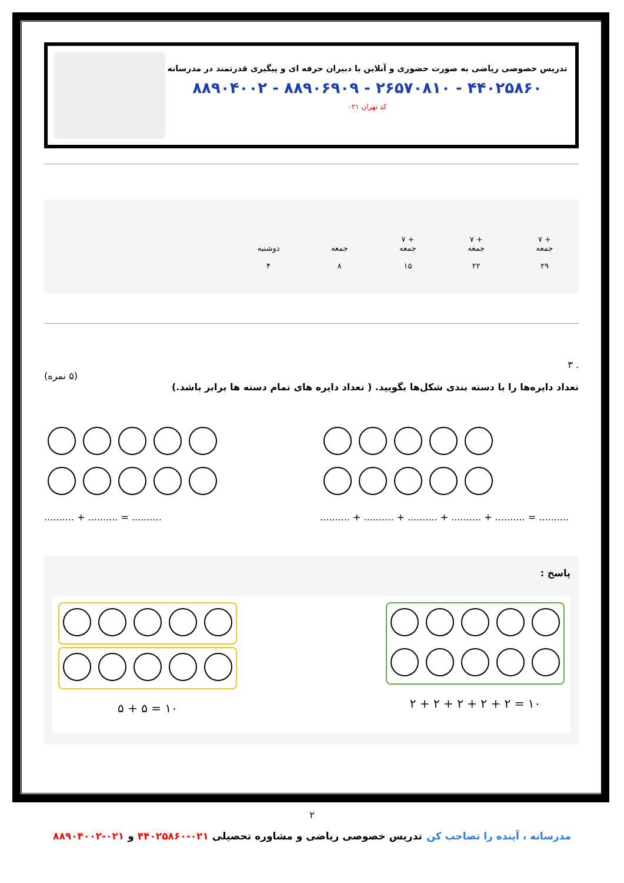تدریس خصوصی ریاضی به صورت حضوری و آنلاین با دبیران حرفه ای و پیگیری قدرتمند در مدرسانه
۸۸۹۰۴۰۰۲ - ۸۸۹۰۶۹۰۹ - ۲۶۵۷۰۸۱۰ - ۴۴۰۲۵۸۶۰
کد تهران ۰۲۱
+ ۷
جمعه
۲۹
+ ۷
جمعه
۲۲
+ ۷
جمعه
۱۵
جمعه
۸
دوشنبه
۴
. ۳
(۵ نمره)
تعداد دایره‌ها را با دسته بندی شکل‌ها بگویید. ( تعداد دایره های تمام دسته ها برابر باشد.)
.......... + .......... = ..........
.......... + .......... + .......... + .......... + .......... = ..........
پاسخ :
۵ + ۵ = ۱۰
۲ + ۲ + ۲ + ۲ + ۲ = ۱۰
۲
مدرسانه ، آینده را تصاحب کن تدریس خصوصی ریاضی و مشاوره تحصیلی ۰۲۱-۴۴۰۲۵۸۶۰ و ۰۲۱-۸۸۹۰۴۰۰۲